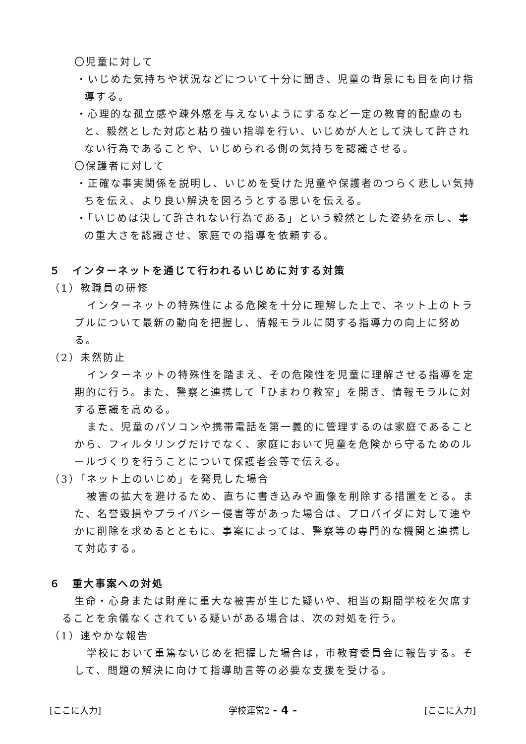〇児童に対して
・いじめた気持ちや状況などについて十分に聞き、児童の背景にも目を向け指導する。
・心理的な孤立感や疎外感を与えないようにするなど一定の教育的配慮のもと、毅然とした対応と粘り強い指導を行い、いじめが人として決して許されない行為であることや、いじめられる側の気持ちを認識させる。
〇保護者に対して
・正確な事実関係を説明し、いじめを受けた児童や保護者のつらく悲しい気持ちを伝え、より良い解決を図ろうとする思いを伝える。
・「いじめは決して許されない行為である」という毅然とした姿勢を示し、事の重大さを認識させ、家庭での指導を依頼する。
５　インターネットを通じて行われるいじめに対する対策
（1）教職員の研修
インターネットの特殊性による危険を十分に理解した上で、ネット上のトラブルについて最新の動向を把握し、情報モラルに関する指導力の向上に努める。
（2）未然防止
インターネットの特殊性を踏まえ、その危険性を児童に理解させる指導を定期的に行う。また、警察と連携して「ひまわり教室」を開き、情報モラルに対する意識を高める。
また、児童のパソコンや携帯電話を第一義的に管理するのは家庭であることから、フィルタリングだけでなく、家庭において児童を危険から守るためのルールづくりを行うことについて保護者会等で伝える。
（3）「ネット上のいじめ」を発見した場合
被害の拡大を避けるため、直ちに書き込みや画像を削除する措置をとる。また、名誉毀損やプライバシー侵害等があった場合は、プロバイダに対して速やかに削除を求めるとともに、事案によっては、警察等の専門的な機関と連携して対応する。
６　重大事案への対処
生命・心身または財産に重大な被害が生じた疑いや、相当の期間学校を欠席することを余儀なくされている疑いがある場合は、次の対処を行う。
（1）速やかな報告
学校において重篤ないじめを把握した場合は，市教育委員会に報告する。そして、問題の解決に向けて指導助言等の必要な支援を受ける。
[ここに入力] 学校運営2 - 4 - [ここに入力]